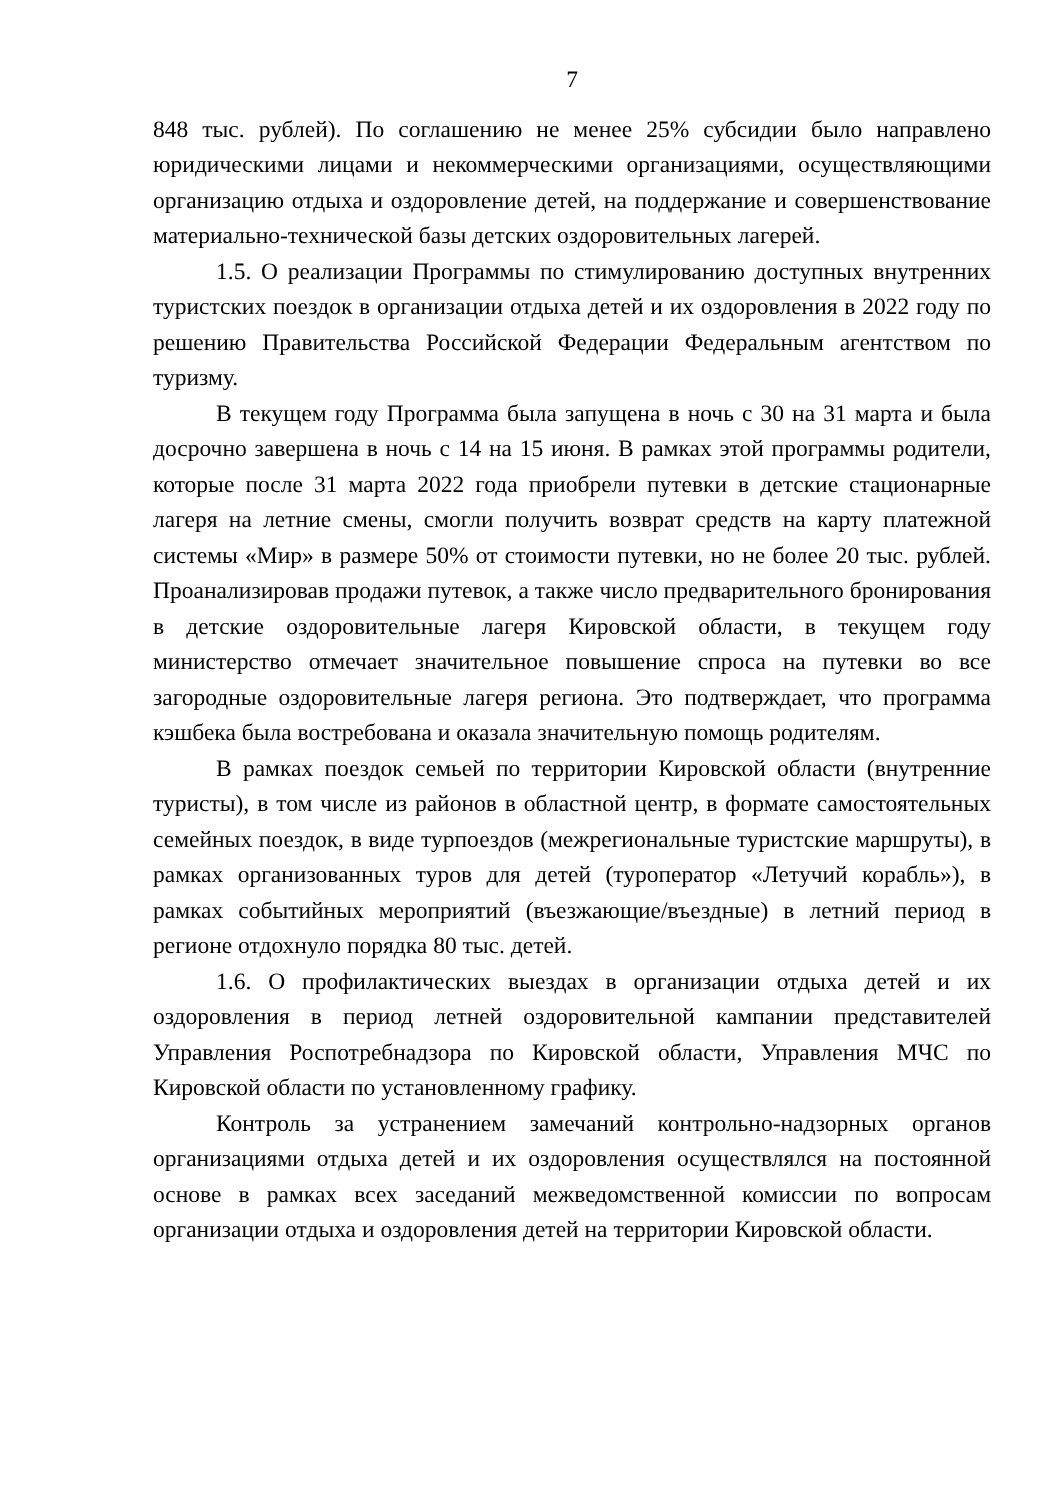7
848 тыс. рублей). По соглашению не менее 25% субсидии было направлено юридическими лицами и некоммерческими организациями, осуществляющими организацию отдыха и оздоровление детей, на поддержание и совершенствование материально-технической базы детских оздоровительных лагерей.
1.5. О реализации Программы по стимулированию доступных внутренних туристских поездок в организации отдыха детей и их оздоровления в 2022 году по решению Правительства Российской Федерации Федеральным агентством по туризму.
В текущем году Программа была запущена в ночь с 30 на 31 марта и была досрочно завершена в ночь с 14 на 15 июня. В рамках этой программы родители, которые после 31 марта 2022 года приобрели путевки в детские стационарные лагеря на летние смены, смогли получить возврат средств на карту платежной системы «Мир» в размере 50% от стоимости путевки, но не более 20 тыс. рублей. Проанализировав продажи путевок, а также число предварительного бронирования в детские оздоровительные лагеря Кировской области, в текущем году министерство отмечает значительное повышение спроса на путевки во все загородные оздоровительные лагеря региона. Это подтверждает, что программа кэшбека была востребована и оказала значительную помощь родителям.
В рамках поездок семьей по территории Кировской области (внутренние туристы), в том числе из районов в областной центр, в формате самостоятельных семейных поездок, в виде турпоездов (межрегиональные туристские маршруты), в рамках организованных туров для детей (туроператор «Летучий корабль»), в рамках событийных мероприятий (въезжающие/въездные) в летний период в регионе отдохнуло порядка 80 тыс. детей.
1.6. О профилактических выездах в организации отдыха детей и их оздоровления в период летней оздоровительной кампании представителей Управления Роспотребнадзора по Кировской области, Управления МЧС по Кировской области по установленному графику.
Контроль за устранением замечаний контрольно-надзорных органов организациями отдыха детей и их оздоровления осуществлялся на постоянной основе в рамках всех заседаний межведомственной комиссии по вопросам организации отдыха и оздоровления детей на территории Кировской области.